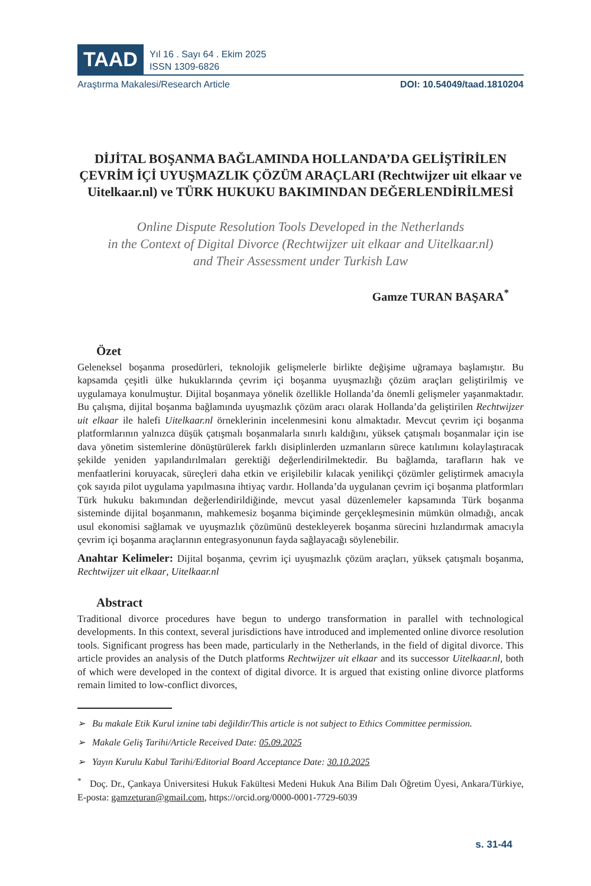TAAD Yıl 16 . Sayı 64 . Ekim 2025
ISSN 1309-6826
Araştırma Makalesi/Research Article DOI: 10.54049/taad.1810204
DİJİTAL BOŞANMA BAĞLAMINDA HOLLANDA’DA GELİŞTİRİLEN ÇEVRİM İÇİ UYUŞMAZLIK ÇÖZÜM ARAÇLARI (Rechtwijzer uit elkaar ve Uitelkaar.nl) ve TÜRK HUKUKU BAKIMINDAN DEĞERLENDİRİLMESİ
Online Dispute Resolution Tools Developed in the Netherlands
in the Context of Digital Divorce (Rechtwijzer uit elkaar and Uitelkaar.nl)
and Their Assessment under Turkish Law
Gamze TURAN BAŞARA<sup>*</sup>
Özet
Geleneksel boşanma prosedürleri, teknolojik gelişmelerle birlikte değişime uğramaya başlamıştır. Bu kapsamda çeşitli ülke hukuklarında çevrim içi boşanma uyuşmazlığı çözüm araçları geliştirilmiş ve uygulamaya konulmuştur. Dijital boşanmaya yönelik özellikle Hollanda’da önemli gelişmeler yaşanmaktadır. Bu çalışma, dijital boşanma bağlamında uyuşmazlık çözüm aracı olarak Hollanda’da geliştirilen Rechtwijzer uit elkaar ile halefi Uitelkaar.nl örneklerinin incelenmesini konu almaktadır. Mevcut çevrim içi boşanma platformlarının yalnızca düşük çatışmalı boşanmalarla sınırlı kaldığını, yüksek çatışmalı boşanmalar için ise dava yönetim sistemlerine dönüştürülerek farklı disiplinlerden uzmanların sürece katılımını kolaylaştıracak şekilde yeniden yapılandırılmaları gerektiği değerlendirilmektedir. Bu bağlamda, tarafların hak ve menfaatlerini koruyacak, süreçleri daha etkin ve erişilebilir kılacak yenilikçi çözümler geliştirmek amacıyla çok sayıda pilot uygulama yapılmasına ihtiyaç vardır. Hollanda’da uygulanan çevrim içi boşanma platformları Türk hukuku bakımından değerlendirildiğinde, mevcut yasal düzenlemeler kapsamında Türk boşanma sisteminde dijital boşanmanın, mahkemesiz boşanma biçiminde gerçekleşmesinin mümkün olmadığı, ancak usul ekonomisi sağlamak ve uyuşmazlık çözümünü destekleyerek boşanma sürecini hızlandırmak amacıyla çevrim içi boşanma araçlarının entegrasyonunun fayda sağlayacağı söylenebilir.
Anahtar Kelimeler: Dijital boşanma, çevrim içi uyuşmazlık çözüm araçları, yüksek çatışmalı boşanma, Rechtwijzer uit elkaar, Uitelkaar.nl
Abstract
Traditional divorce procedures have begun to undergo transformation in parallel with technological developments. In this context, several jurisdictions have introduced and implemented online divorce resolution tools. Significant progress has been made, particularly in the Netherlands, in the field of digital divorce. This article provides an analysis of the Dutch platforms Rechtwijzer uit elkaar and its successor Uitelkaar.nl, both of which were developed in the context of digital divorce. It is argued that existing online divorce platforms remain limited to low-conflict divorces,
➢ Bu makale Etik Kurul iznine tabi değildir/This article is not subject to Ethics Committee permission.
➢ Makale Geliş Tarihi/Article Received Date: 05.09.2025
➢ Yayın Kurulu Kabul Tarihi/Editorial Board Acceptance Date: 30.10.2025
<sup>*</sup> Doç. Dr., Çankaya Üniversitesi Hukuk Fakültesi Medeni Hukuk Ana Bilim Dalı Öğretim Üyesi, Ankara/Türkiye, E-posta: gamzeturan@gmail.com, https://orcid.org/0000-0001-7729-6039
s. 31-44